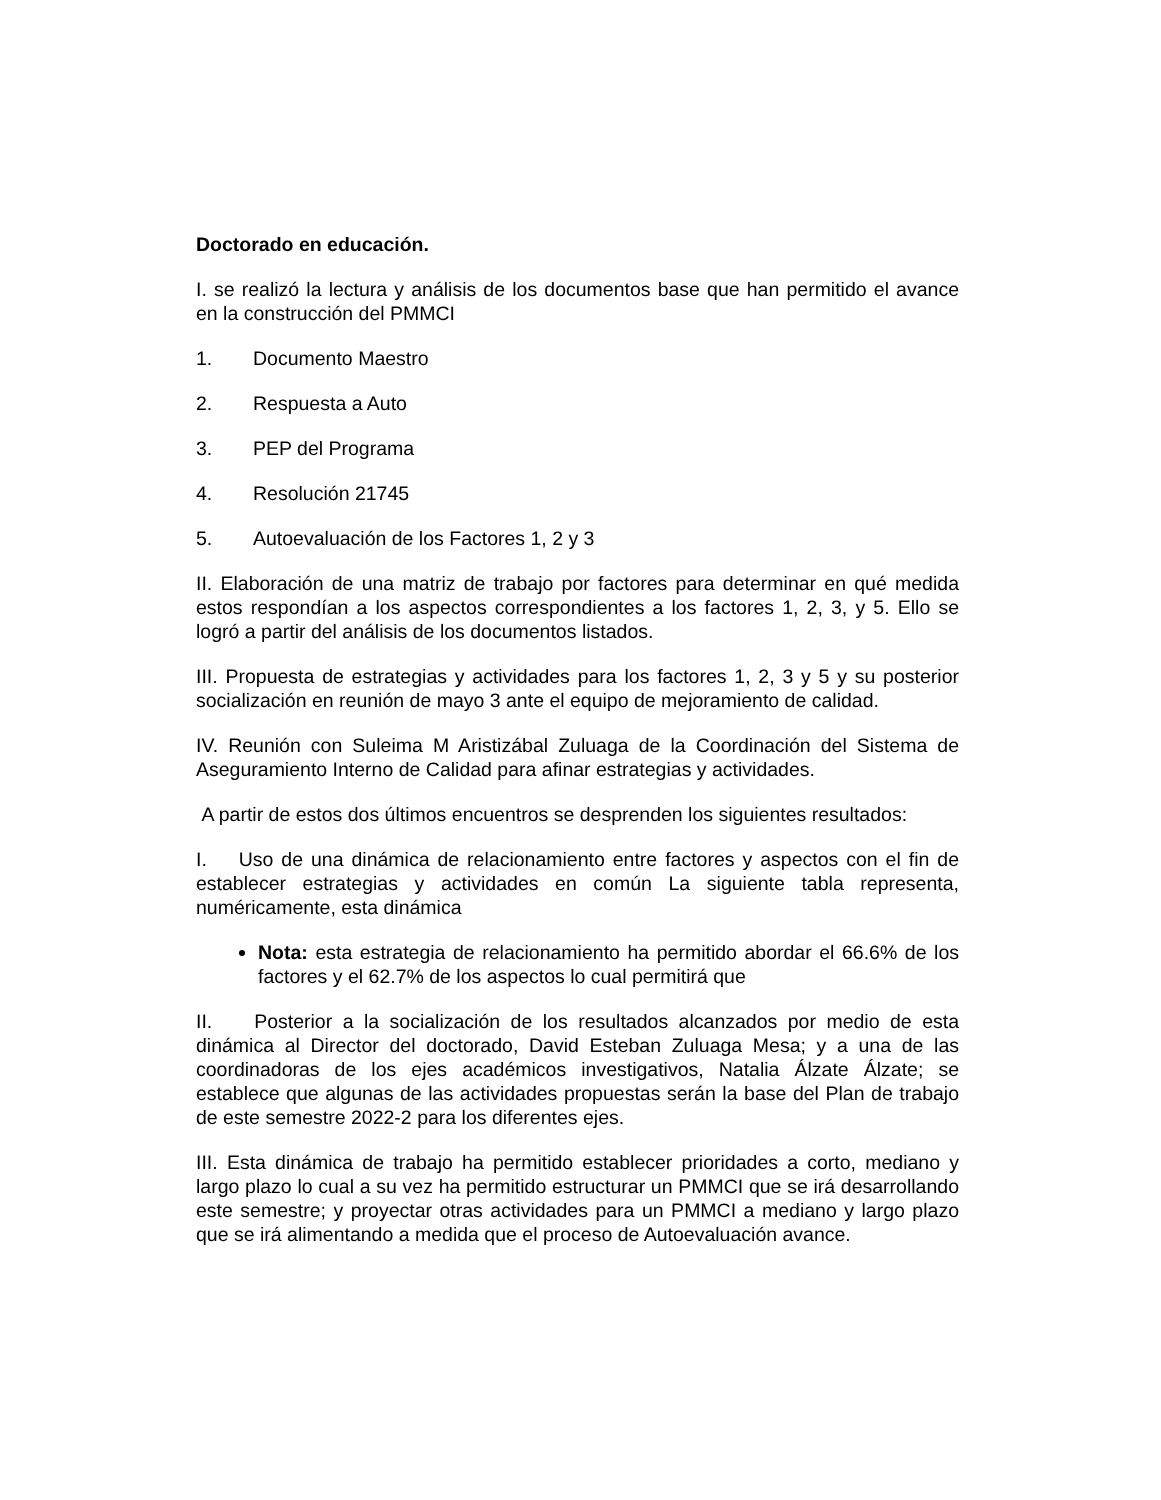Doctorado en educación.
I. se realizó la lectura y análisis de los documentos base que han permitido el avance en la construcción del PMMCI
1. Documento Maestro
2. Respuesta a Auto
3. PEP del Programa
4. Resolución 21745
5. Autoevaluación de los Factores 1, 2 y 3
II. Elaboración de una matriz de trabajo por factores para determinar en qué medida estos respondían a los aspectos correspondientes a los factores 1, 2, 3, y 5. Ello se logró a partir del análisis de los documentos listados.
III. Propuesta de estrategias y actividades para los factores 1, 2, 3 y 5 y su posterior socialización en reunión de mayo 3 ante el equipo de mejoramiento de calidad.
IV. Reunión con Suleima M Aristizábal Zuluaga de la Coordinación del Sistema de Aseguramiento Interno de Calidad para afinar estrategias y actividades.
A partir de estos dos últimos encuentros se desprenden los siguientes resultados:
I. Uso de una dinámica de relacionamiento entre factores y aspectos con el fin de establecer estrategias y actividades en común La siguiente tabla representa, numéricamente, esta dinámica
Nota: esta estrategia de relacionamiento ha permitido abordar el 66.6% de los factores y el 62.7% de los aspectos lo cual permitirá que
II. Posterior a la socialización de los resultados alcanzados por medio de esta dinámica al Director del doctorado, David Esteban Zuluaga Mesa; y a una de las coordinadoras de los ejes académicos investigativos, Natalia Álzate Álzate; se establece que algunas de las actividades propuestas serán la base del Plan de trabajo de este semestre 2022-2 para los diferentes ejes.
III. Esta dinámica de trabajo ha permitido establecer prioridades a corto, mediano y largo plazo lo cual a su vez ha permitido estructurar un PMMCI que se irá desarrollando este semestre; y proyectar otras actividades para un PMMCI a mediano y largo plazo que se irá alimentando a medida que el proceso de Autoevaluación avance.